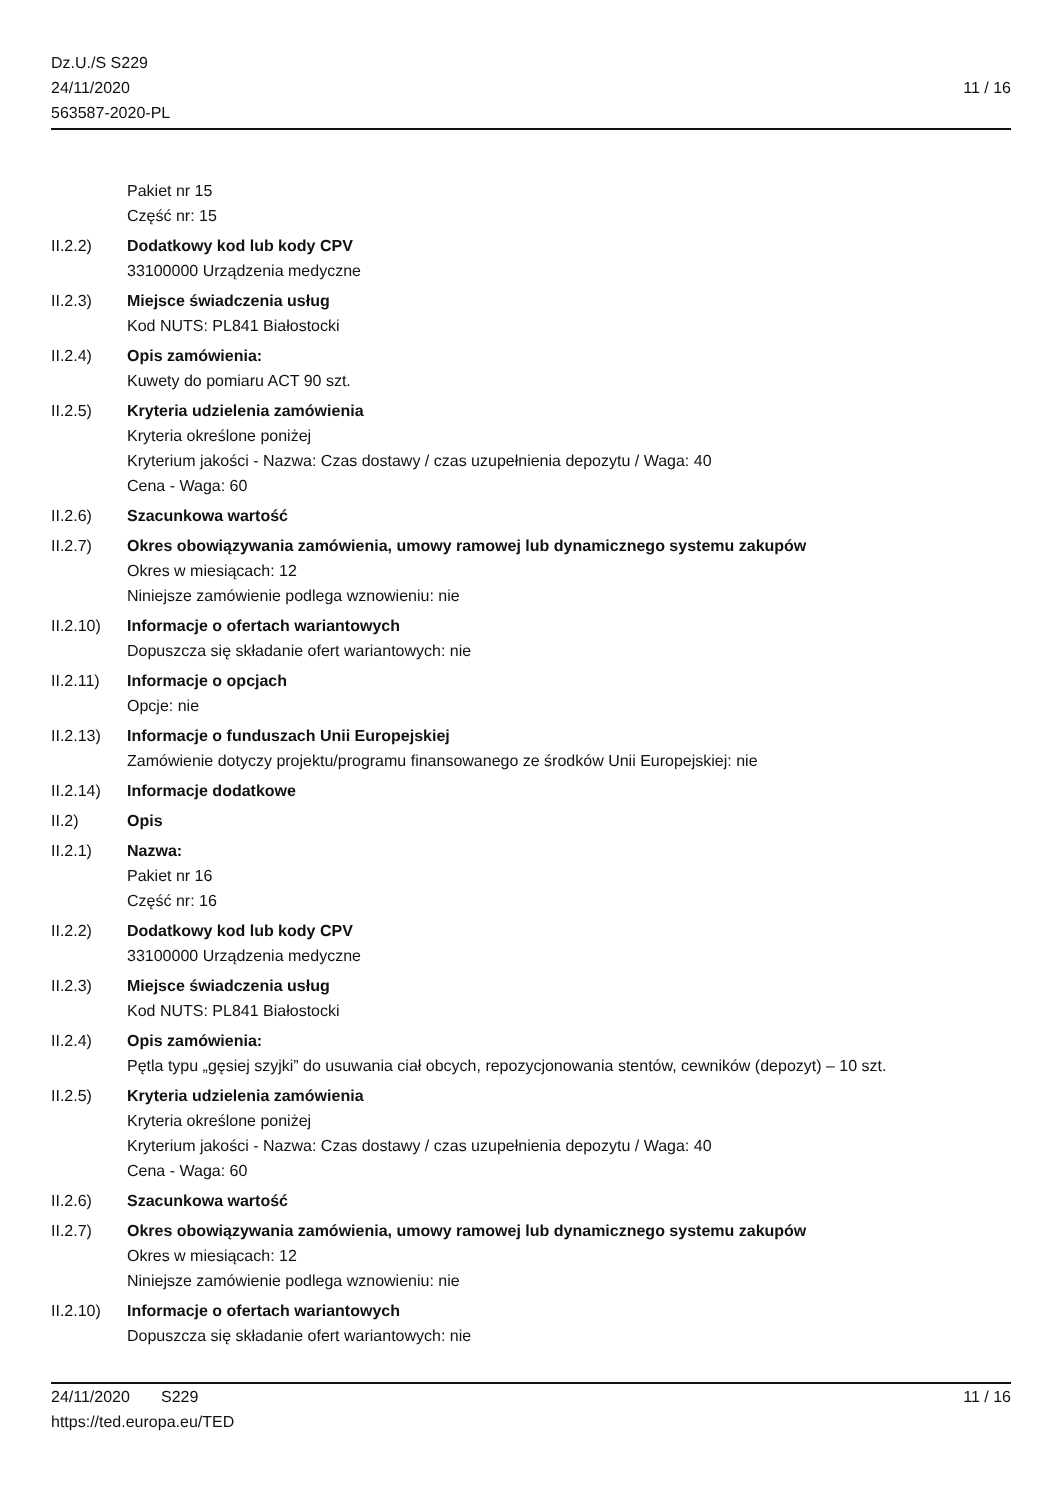Dz.U./S S229
24/11/2020
563587-2020-PL
11 / 16
Pakiet nr 15
Część nr: 15
II.2.2) Dodatkowy kod lub kody CPV
33100000 Urządzenia medyczne
II.2.3) Miejsce świadczenia usług
Kod NUTS: PL841 Białostocki
II.2.4) Opis zamówienia:
Kuwety do pomiaru ACT 90 szt.
II.2.5) Kryteria udzielenia zamówienia
Kryteria określone poniżej
Kryterium jakości - Nazwa: Czas dostawy / czas uzupełnienia depozytu / Waga: 40
Cena - Waga: 60
II.2.6) Szacunkowa wartość
II.2.7) Okres obowiązywania zamówienia, umowy ramowej lub dynamicznego systemu zakupów
Okres w miesiącach: 12
Niniejsze zamówienie podlega wznowieniu: nie
II.2.10)
Informacje o ofertach wariantowych
Dopuszcza się składanie ofert wariantowych: nie
II.2.11)
Informacje o opcjach
Opcje: nie
II.2.13)
Informacje o funduszach Unii Europejskiej
Zamówienie dotyczy projektu/programu finansowanego ze środków Unii Europejskiej: nie
II.2.14)
Informacje dodatkowe
II.2) Opis
II.2.1) Nazwa:
Pakiet nr 16
Część nr: 16
II.2.2) Dodatkowy kod lub kody CPV
33100000 Urządzenia medyczne
II.2.3) Miejsce świadczenia usług
Kod NUTS: PL841 Białostocki
II.2.4) Opis zamówienia:
Pętla typu „gęsiej szyjki” do usuwania ciał obcych, repozycjonowania stentów, cewników (depozyt) – 10 szt.
II.2.5) Kryteria udzielenia zamówienia
Kryteria określone poniżej
Kryterium jakości - Nazwa: Czas dostawy / czas uzupełnienia depozytu / Waga: 40
Cena - Waga: 60
II.2.6) Szacunkowa wartość
II.2.7) Okres obowiązywania zamówienia, umowy ramowej lub dynamicznego systemu zakupów
Okres w miesiącach: 12
Niniejsze zamówienie podlega wznowieniu: nie
II.2.10)
Informacje o ofertach wariantowych
Dopuszcza się składanie ofert wariantowych: nie
24/11/2020 S229 11 / 16
https://ted.europa.eu/TED